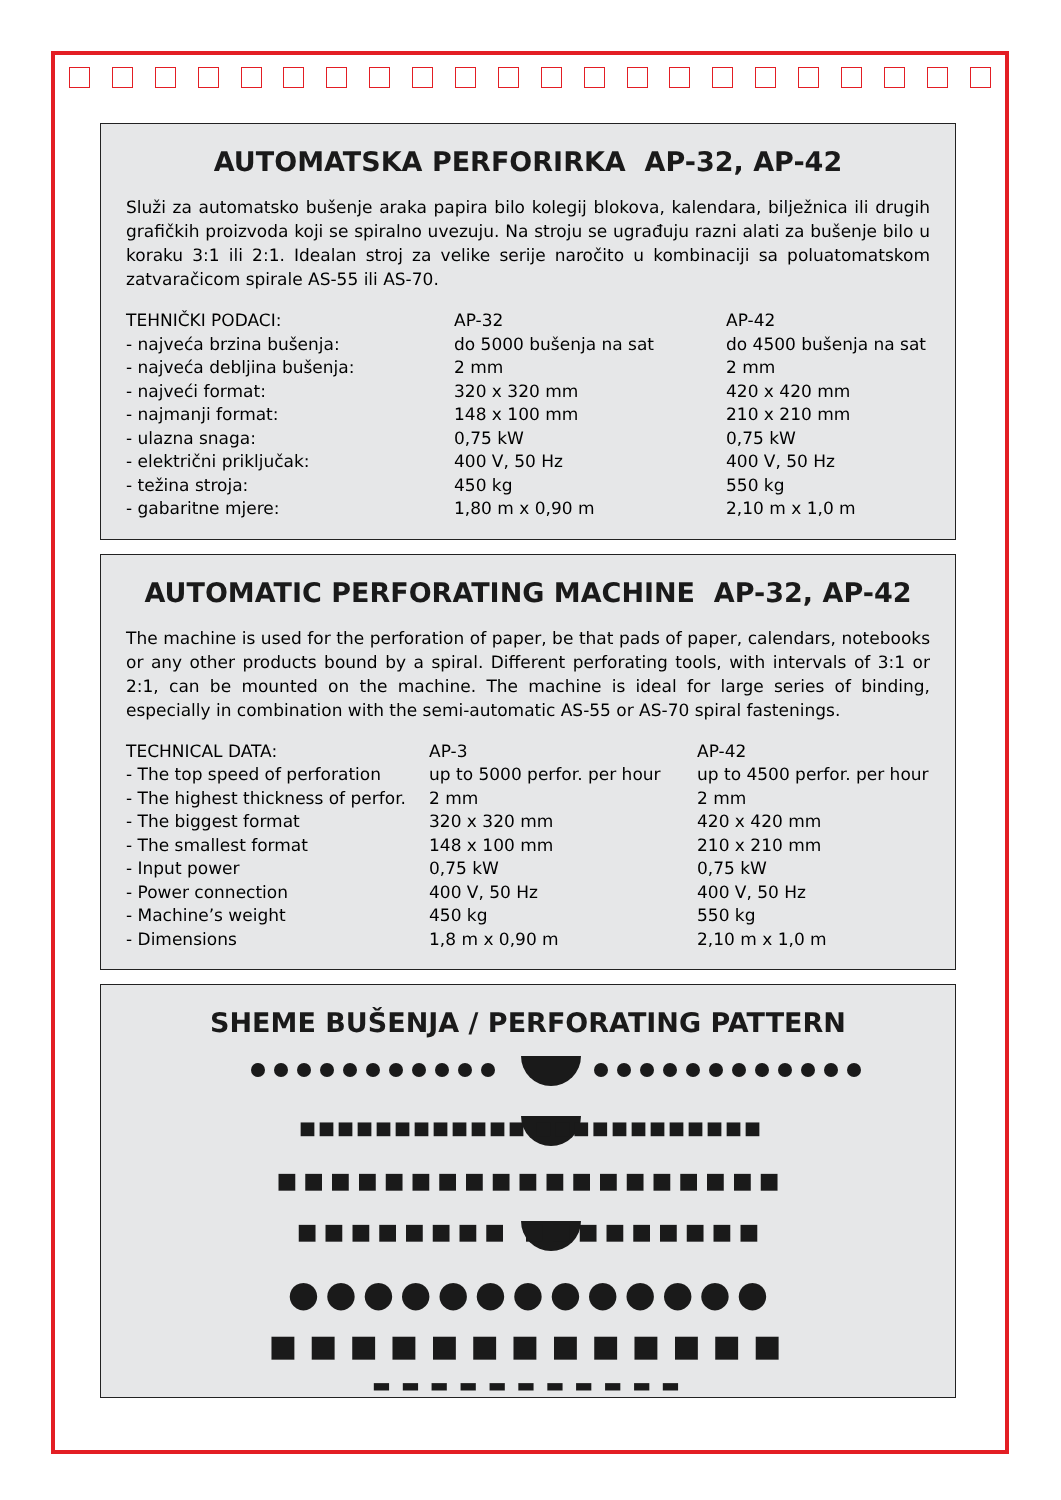AUTOMATSKA PERFORIRKA AP-32, AP-42
Služi za automatsko bušenje araka papira bilo kolegij blokova, kalendara, bilježnica ili drugih grafičkih proizvoda koji se spiralno uvezuju. Na stroju se ugrađuju razni alati za bušenje bilo u koraku 3:1 ili 2:1. Idealan stroj za velike serije naročito u kombinaciji sa poluatomatskom zatvaračicom spirale AS-55 ili AS-70.
| TEHNIČKI PODACI: | AP-32 | AP-42 |
| - najveća brzina bušenja: | do 5000 bušenja na sat | do 4500 bušenja na sat |
| - najveća debljina bušenja: | 2 mm | 2 mm |
| - najveći format: | 320 x 320 mm | 420 x 420 mm |
| - najmanji format: | 148 x 100 mm | 210 x 210 mm |
| - ulazna snaga: | 0,75 kW | 0,75 kW |
| - električni priključak: | 400 V, 50 Hz | 400 V, 50 Hz |
| - težina stroja: | 450 kg | 550 kg |
| - gabaritne mjere: | 1,80 m x 0,90 m | 2,10 m x 1,0 m |
AUTOMATIC PERFORATING MACHINE AP-32, AP-42
The machine is used for the perforation of paper, be that pads of paper, calendars, notebooks or any other products bound by a spiral. Different perforating tools, with intervals of 3:1 or 2:1, can be mounted on the machine. The machine is ideal for large series of binding, especially in combination with the semi-automatic AS-55 or AS-70 spiral fastenings.
| TECHNICAL DATA: | AP-3 | AP-42 |
| - The top speed of perforation | up to 5000 perfor. per hour | up to 4500 perfor. per hour |
| - The highest thickness of perfor. | 2 mm | 2 mm |
| - The biggest format | 320 x 320 mm | 420 x 420 mm |
| - The smallest format | 148 x 100 mm | 210 x 210 mm |
| - Input power | 0,75 kW | 0,75 kW |
| - Power connection | 400 V, 50 Hz | 400 V, 50 Hz |
| - Machine’s weight | 450 kg | 550 kg |
| - Dimensions | 1,8 m x 0,90 m | 2,10 m x 1,0 m |
SHEME BUŠENJA / PERFORATING PATTERN
■■■■■■■■■■■■ ■■■■■■■■■■■■
■■■■■■■■■■■■■■■■■■■
■■■■■■■■ ■■■■■■■■■
●●●●●●●●●●●●●
■■■■■■■■■■■■■
▬▬▬▬▬▬▬▬▬▬▬